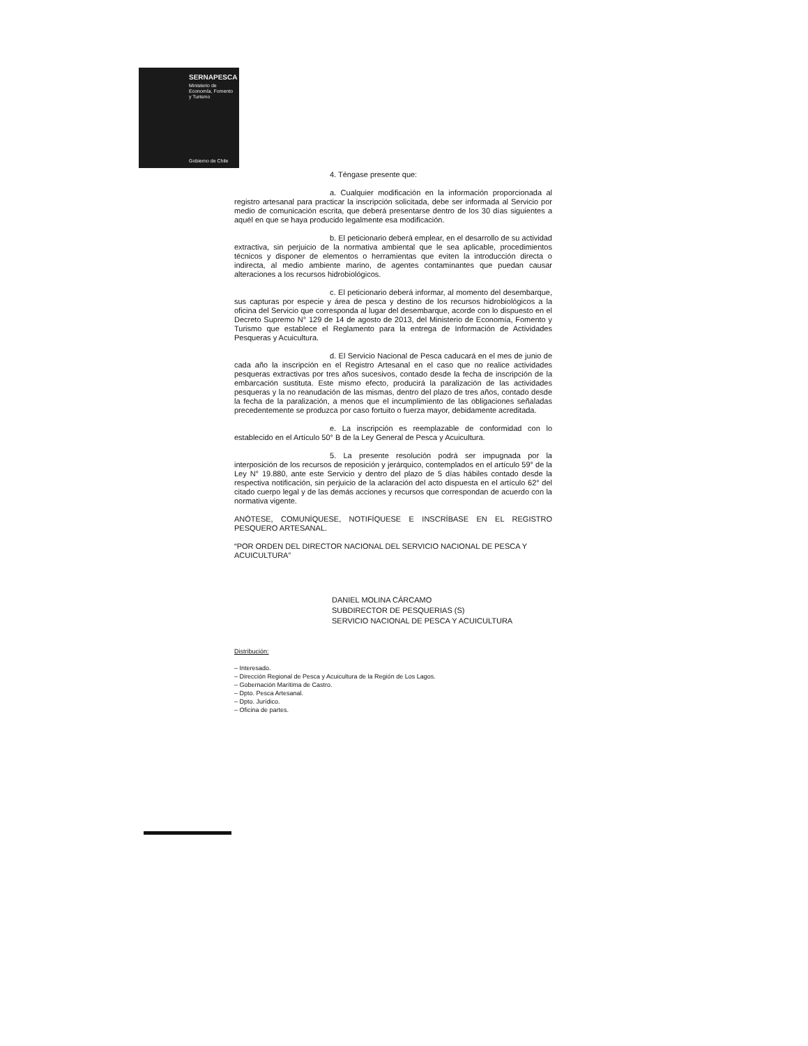SERNAPESCA
Ministerio de
Economía, Fomento
y Turismo
Gobierno de Chile
4. Téngase presente que:
a. Cualquier modificación en la información proporcionada al registro artesanal para practicar la inscripción solicitada, debe ser informada al Servicio por medio de comunicación escrita, que deberá presentarse dentro de los 30 días siguientes a aquél en que se haya producido legalmente esa modificación.
b. El peticionario deberá emplear, en el desarrollo de su actividad extractiva, sin perjuicio de la normativa ambiental que le sea aplicable, procedimientos técnicos y disponer de elementos o herramientas que eviten la introducción directa o indirecta, al medio ambiente marino, de agentes contaminantes que puedan causar alteraciones a los recursos hidrobiológicos.
c. El peticionario deberá informar, al momento del desembarque, sus capturas por especie y área de pesca y destino de los recursos hidrobiológicos a la oficina del Servicio que corresponda al lugar del desembarque, acorde con lo dispuesto en el Decreto Supremo N° 129 de 14 de agosto de 2013, del Ministerio de Economía, Fomento y Turismo que establece el Reglamento para la entrega de Información de Actividades Pesqueras y Acuicultura.
d. El Servicio Nacional de Pesca caducará en el mes de junio de cada año la inscripción en el Registro Artesanal en el caso que no realice actividades pesqueras extractivas por tres años sucesivos, contado desde la fecha de inscripción de la embarcación sustituta. Este mismo efecto, producirá la paralización de las actividades pesqueras y la no reanudación de las mismas, dentro del plazo de tres años, contado desde la fecha de la paralización, a menos que el incumplimiento de las obligaciones señaladas precedentemente se produzca por caso fortuito o fuerza mayor, debidamente acreditada.
e. La inscripción es reemplazable de conformidad con lo establecido en el Artículo 50° B de la Ley General de Pesca y Acuicultura.
5. La presente resolución podrá ser impugnada por la interposición de los recursos de reposición y jerárquico, contemplados en el artículo 59° de la Ley N° 19.880, ante este Servicio y dentro del plazo de 5 días hábiles contado desde la respectiva notificación, sin perjuicio de la aclaración del acto dispuesta en el artículo 62° del citado cuerpo legal y de las demás acciones y recursos que correspondan de acuerdo con la normativa vigente.
ANÓTESE, COMUNÍQUESE, NOTIFÍQUESE E INSCRÍBASE EN EL REGISTRO PESQUERO ARTESANAL.
“POR ORDEN DEL DIRECTOR NACIONAL DEL SERVICIO NACIONAL DE PESCA Y ACUICULTURA”
DANIEL MOLINA CÁRCAMO
SUBDIRECTOR DE PESQUERIAS (S)
SERVICIO NACIONAL DE PESCA Y ACUICULTURA
Distribución:
– Interesado.
– Dirección Regional de Pesca y Acuicultura de la Región de Los Lagos.
– Gobernación Marítima de Castro.
– Dpto. Pesca Artesanal.
– Dpto. Jurídico.
– Oficina de partes.